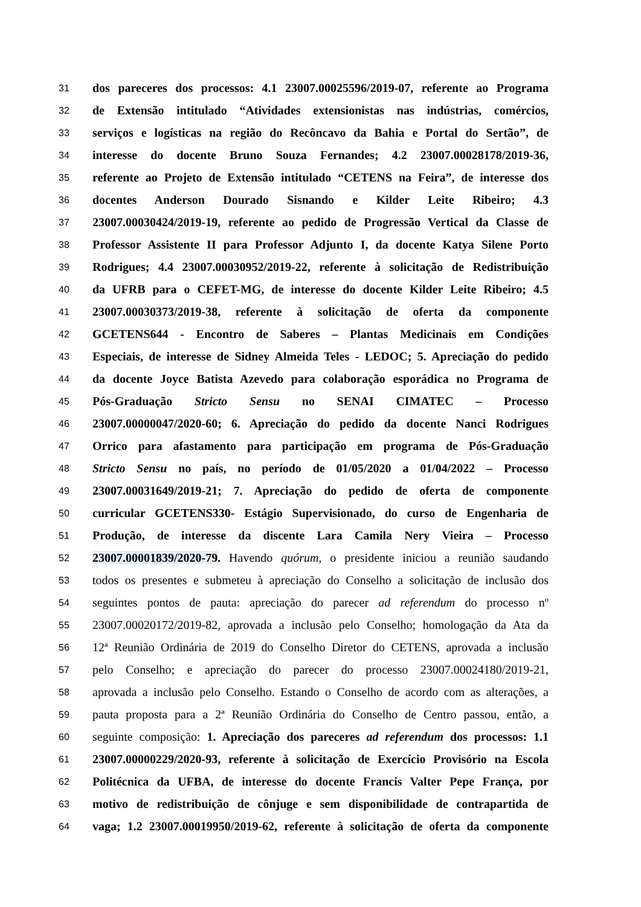31 dos pareceres dos processos: 4.1 23007.00025596/2019-07, referente ao Programa
32 de Extensão intitulado “Atividades extensionistas nas indústrias, comércios,
33 serviços e logísticas na região do Recôncavo da Bahia e Portal do Sertão”, de
34 interesse do docente Bruno Souza Fernandes; 4.2 23007.00028178/2019-36,
35 referente ao Projeto de Extensão intitulado “CETENS na Feira”, de interesse dos
36 docentes Anderson Dourado Sisnando e Kilder Leite Ribeiro; 4.3
37 23007.00030424/2019-19, referente ao pedido de Progressão Vertical da Classe de
38 Professor Assistente II para Professor Adjunto I, da docente Katya Silene Porto
39 Rodrigues; 4.4 23007.00030952/2019-22, referente à solicitação de Redistribuição
40 da UFRB para o CEFET-MG, de interesse do docente Kilder Leite Ribeiro; 4.5
41 23007.00030373/2019-38, referente à solicitação de oferta da componente
42 GCETENS644 - Encontro de Saberes – Plantas Medicinais em Condições
43 Especiais, de interesse de Sidney Almeida Teles - LEDOC; 5. Apreciação do pedido
44 da docente Joyce Batista Azevedo para colaboração esporádica no Programa de
45 Pós-Graduação Stricto Sensu no SENAI CIMATEC – Processo
46 23007.00000047/2020-60; 6. Apreciação do pedido da docente Nanci Rodrigues
47 Orrico para afastamento para participação em programa de Pós-Graduação
48 Stricto Sensu no país, no período de 01/05/2020 a 01/04/2022 – Processo
49 23007.00031649/2019-21; 7. Apreciação do pedido de oferta de componente
50 curricular GCETENS330- Estágio Supervisionado, do curso de Engenharia de
51 Produção, de interesse da discente Lara Camila Nery Vieira – Processo
52 23007.00001839/2020-79. Havendo quórum, o presidente iniciou a reunião saudando
53 todos os presentes e submeteu à apreciação do Conselho a solicitação de inclusão dos
54 seguintes pontos de pauta: apreciação do parecer ad referendum do processo nº
55 23007.00020172/2019-82, aprovada a inclusão pelo Conselho; homologação da Ata da
56 12ª Reunião Ordinária de 2019 do Conselho Diretor do CETENS, aprovada a inclusão
57 pelo Conselho; e apreciação do parecer do processo 23007.00024180/2019-21,
58 aprovada a inclusão pelo Conselho. Estando o Conselho de acordo com as alterações, a
59 pauta proposta para a 2ª Reunião Ordinária do Conselho de Centro passou, então, a
60 seguinte composição: 1. Apreciação dos pareceres ad referendum dos processos: 1.1
61 23007.00000229/2020-93, referente à solicitação de Exercício Provisório na Escola
62 Politécnica da UFBA, de interesse do docente Francis Valter Pepe França, por
63 motivo de redistribuição de cônjuge e sem disponibilidade de contrapartida de
64 vaga; 1.2 23007.00019950/2019-62, referente à solicitação de oferta da componente